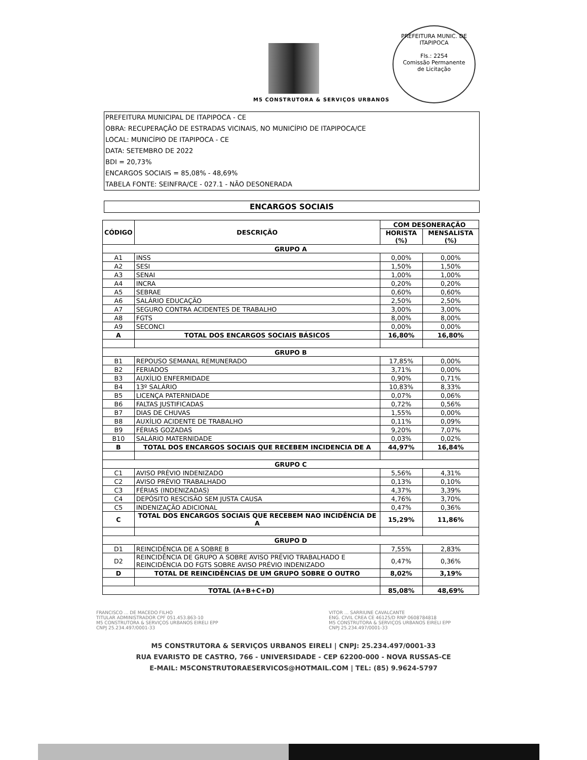M5 CONSTRUTORA & SERVIÇOS URBANOS
PREFEITURA MUNIC. DE ITAPIPOCA
Fls.: 2254
Comissão Permanente
de Licitação
PREFEITURA MUNICIPAL DE ITAPIPOCA - CE
OBRA: RECUPERAÇÃO DE ESTRADAS VICINAIS, NO MUNICÍPIO DE ITAPIPOCA/CE
LOCAL: MUNICÍPIO DE ITAPIPOCA - CE
DATA: SETEMBRO DE 2022
BDI = 20,73%
ENCARGOS SOCIAIS = 85,08% - 48,69%
TABELA FONTE: SEINFRA/CE - 027.1 - NÃO DESONERADA
ENCARGOS SOCIAIS
| CÓDIGO | DESCRIÇÃO | COM DESONERAÇÃO | |
| --- | --- | --- | --- |
| | | HORISTA (%) | MENSALISTA (%) |
| GRUPO A | | | |
| A1 | INSS | 0,00% | 0,00% |
| A2 | SESI | 1,50% | 1,50% |
| A3 | SENAI | 1,00% | 1,00% |
| A4 | INCRA | 0,20% | 0,20% |
| A5 | SEBRAE | 0,60% | 0,60% |
| A6 | SALÁRIO EDUCAÇÃO | 2,50% | 2,50% |
| A7 | SEGURO CONTRA ACIDENTES DE TRABALHO | 3,00% | 3,00% |
| A8 | FGTS | 8,00% | 8,00% |
| A9 | SECONCI | 0,00% | 0,00% |
| A | TOTAL DOS ENCARGOS SOCIAIS BÁSICOS | 16,80% | 16,80% |
| GRUPO B | | | |
| B1 | REPOUSO SEMANAL REMUNERADO | 17,85% | 0,00% |
| B2 | FERIADOS | 3,71% | 0,00% |
| B3 | AUXÍLIO ENFERMIDADE | 0,90% | 0,71% |
| B4 | 13º SALÁRIO | 10,83% | 8,33% |
| B5 | LICENÇA PATERNIDADE | 0,07% | 0,06% |
| B6 | FALTAS JUSTIFICADAS | 0,72% | 0,56% |
| B7 | DIAS DE CHUVAS | 1,55% | 0,00% |
| B8 | AUXÍLIO ACIDENTE DE TRABALHO | 0,11% | 0,09% |
| B9 | FÉRIAS GOZADAS | 9,20% | 7,07% |
| B10 | SALÁRIO MATERNIDADE | 0,03% | 0,02% |
| B | TOTAL DOS ENCARGOS SOCIAIS QUE RECEBEM INCIDENCIA DE A | 44,97% | 16,84% |
| GRUPO C | | | |
| C1 | AVISO PRÉVIO INDENIZADO | 5,56% | 4,31% |
| C2 | AVISO PRÉVIO TRABALHADO | 0,13% | 0,10% |
| C3 | FÉRIAS (INDENIZADAS) | 4,37% | 3,39% |
| C4 | DEPÓSITO RESCISÃO SEM JUSTA CAUSA | 4,76% | 3,70% |
| C5 | INDENIZAÇÃO ADICIONAL | 0,47% | 0,36% |
| C | TOTAL DOS ENCARGOS SOCIAIS QUE RECEBEM NAO INCIDÊNCIA DE A | 15,29% | 11,86% |
| GRUPO D | | | |
| D1 | REINCIDÊNCIA DE A SOBRE B | 7,55% | 2,83% |
| D2 | REINCIDÊNCIA DE GRUPO A SOBRE AVISO PRÉVIO TRABALHADO E REINCIDÊNCIA DO FGTS SOBRE AVISO PRÉVIO INDENIZADO | 0,47% | 0,36% |
| D | TOTAL DE REINCIDÊNCIAS DE UM GRUPO SOBRE O OUTRO | 8,02% | 3,19% |
| TOTAL (A+B+C+D) | | 85,08% | 48,69% |
FRANCISCO ... DE MACEDO FILHO
TITULAR ADMINISTRADOR CPF 051.453.863-10
M5 CONSTRUTORA & SERVIÇOS URBANOS EIRELI EPP
CNPJ 25.234.497/0001-33
VITOR ... SARRIUNE CAVALCANTE
ENG. CIVIL CREA CE 46125/D RNP 0608784818
M5 CONSTRUTORA & SERVIÇOS URBANOS EIRELI EPP
CNPJ 25.234.497/0001-33
M5 CONSTRUTORA & SERVIÇOS URBANOS EIRELI | CNPJ: 25.234.497/0001-33
RUA EVARISTO DE CASTRO, 766 - UNIVERSIDADE - CEP 62200-000 - NOVA RUSSAS-CE
E-MAIL: M5CONSTRUTORAESERVICOS@HOTMAIL.COM | TEL: (85) 9.9624-5797